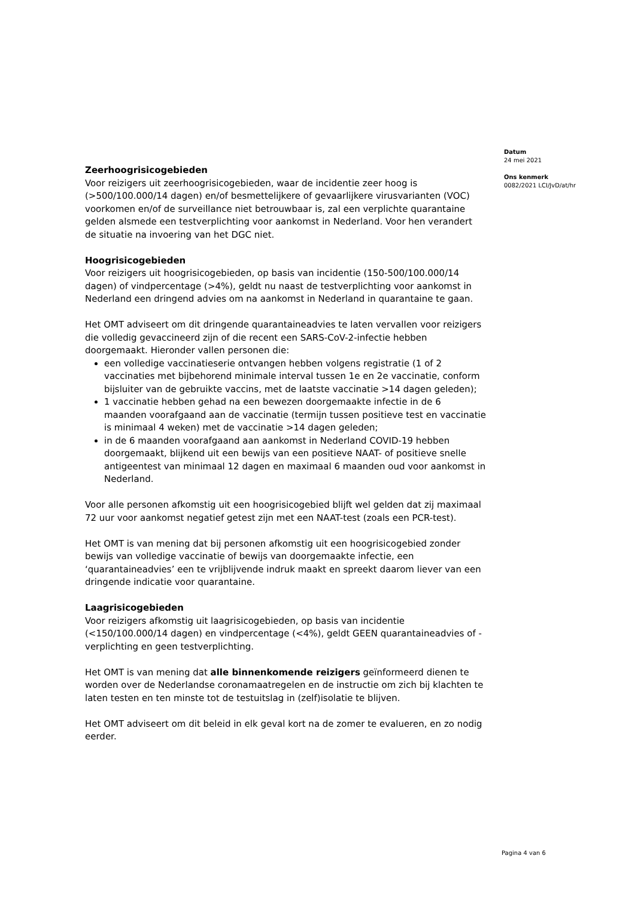Zeerhoogrisicogebieden
Voor reizigers uit zeerhoogrisicogebieden, waar de incidentie zeer hoog is (>500/100.000/14 dagen) en/of besmettelijkere of gevaarlijkere virusvarianten (VOC) voorkomen en/of de surveillance niet betrouwbaar is, zal een verplichte quarantaine gelden alsmede een testverplichting voor aankomst in Nederland. Voor hen verandert de situatie na invoering van het DGC niet.
Hoogrisicogebieden
Voor reizigers uit hoogrisicogebieden, op basis van incidentie (150-500/100.000/14 dagen) of vindpercentage (>4%), geldt nu naast de testverplichting voor aankomst in Nederland een dringend advies om na aankomst in Nederland in quarantaine te gaan.
Het OMT adviseert om dit dringende quarantaineadvies te laten vervallen voor reizigers die volledig gevaccineerd zijn of die recent een SARS-CoV-2-infectie hebben doorgemaakt. Hieronder vallen personen die:
een volledige vaccinatieserie ontvangen hebben volgens registratie (1 of 2 vaccinaties met bijbehorend minimale interval tussen 1e en 2e vaccinatie, conform bijsluiter van de gebruikte vaccins, met de laatste vaccinatie >14 dagen geleden);
1 vaccinatie hebben gehad na een bewezen doorgemaakte infectie in de 6 maanden voorafgaand aan de vaccinatie (termijn tussen positieve test en vaccinatie is minimaal 4 weken) met de vaccinatie >14 dagen geleden;
in de 6 maanden voorafgaand aan aankomst in Nederland COVID-19 hebben doorgemaakt, blijkend uit een bewijs van een positieve NAAT- of positieve snelle antigeentest van minimaal 12 dagen en maximaal 6 maanden oud voor aankomst in Nederland.
Voor alle personen afkomstig uit een hoogrisicogebied blijft wel gelden dat zij maximaal 72 uur voor aankomst negatief getest zijn met een NAAT-test (zoals een PCR-test).
Het OMT is van mening dat bij personen afkomstig uit een hoogrisicogebied zonder bewijs van volledige vaccinatie of bewijs van doorgemaakte infectie, een ‘quarantaineadvies’ een te vrijblijvende indruk maakt en spreekt daarom liever van een dringende indicatie voor quarantaine.
Laagrisicogebieden
Voor reizigers afkomstig uit laagrisicogebieden, op basis van incidentie (<150/100.000/14 dagen) en vindpercentage (<4%), geldt GEEN quarantaineadvies of -verplichting en geen testverplichting.
Het OMT is van mening dat alle binnenkomende reizigers geïnformeerd dienen te worden over de Nederlandse coronamaatregelen en de instructie om zich bij klachten te laten testen en ten minste tot de testuitslag in (zelf)isolatie te blijven.
Het OMT adviseert om dit beleid in elk geval kort na de zomer te evalueren, en zo nodig eerder.
Datum
24 mei 2021
Ons kenmerk
0082/2021 LCI/JvD/at/hr
Pagina 4 van 6